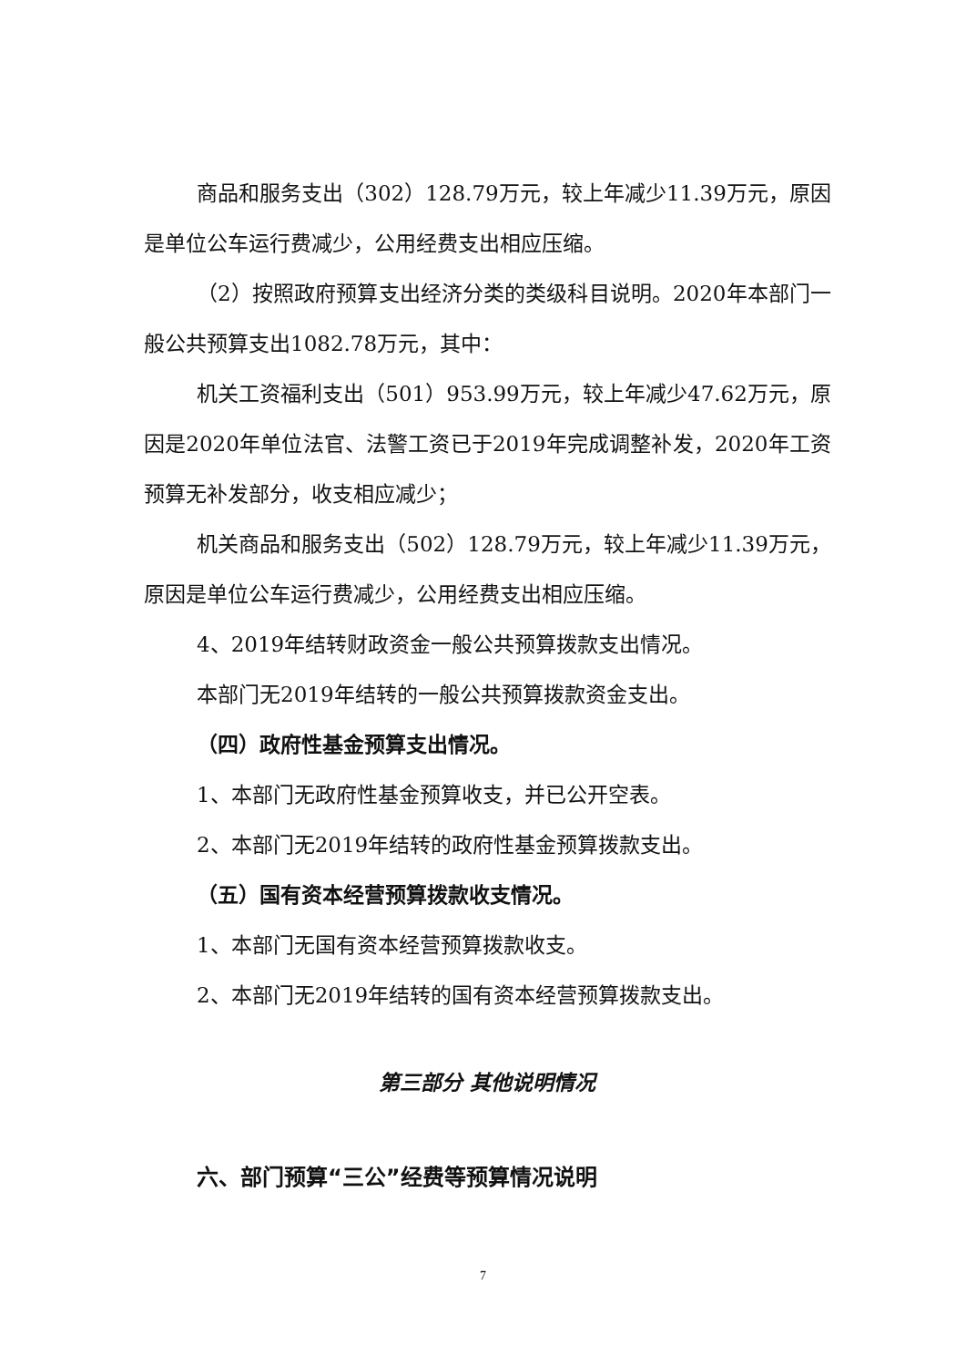商品和服务支出（302）128.79万元，较上年减少11.39万元，原因是单位公车运行费减少，公用经费支出相应压缩。
（2）按照政府预算支出经济分类的类级科目说明。2020年本部门一般公共预算支出1082.78万元，其中：
机关工资福利支出（501）953.99万元，较上年减少47.62万元，原因是2020年单位法官、法警工资已于2019年完成调整补发，2020年工资预算无补发部分，收支相应减少；
机关商品和服务支出（502）128.79万元，较上年减少11.39万元，原因是单位公车运行费减少，公用经费支出相应压缩。
4、2019年结转财政资金一般公共预算拨款支出情况。
本部门无2019年结转的一般公共预算拨款资金支出。
（四）政府性基金预算支出情况。
1、本部门无政府性基金预算收支，并已公开空表。
2、本部门无2019年结转的政府性基金预算拨款支出。
（五）国有资本经营预算拨款收支情况。
1、本部门无国有资本经营预算拨款收支。
2、本部门无2019年结转的国有资本经营预算拨款支出。
第三部分 其他说明情况
六、部门预算“三公”经费等预算情况说明
7